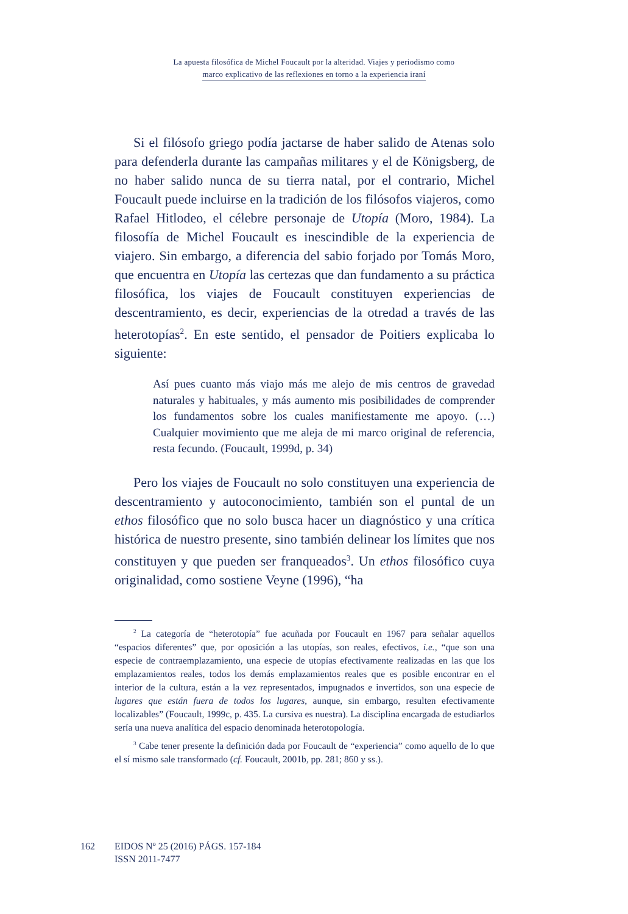La apuesta filosófica de Michel Foucault por la alteridad. Viajes y periodismo como
marco explicativo de las reflexiones en torno a la experiencia iraní
Si el filósofo griego podía jactarse de haber salido de Atenas solo para defenderla durante las campañas militares y el de Königsberg, de no haber salido nunca de su tierra natal, por el contrario, Michel Foucault puede incluirse en la tradición de los filósofos viajeros, como Rafael Hitlodeo, el célebre personaje de Utopía (Moro, 1984). La filosofía de Michel Foucault es inescindible de la experiencia de viajero. Sin embargo, a diferencia del sabio forjado por Tomás Moro, que encuentra en Utopía las certezas que dan fundamento a su práctica filosófica, los viajes de Foucault constituyen experiencias de descentramiento, es decir, experiencias de la otredad a través de las heterotopías<sup>2</sup>. En este sentido, el pensador de Poitiers explicaba lo siguiente:
Así pues cuanto más viajo más me alejo de mis centros de gravedad naturales y habituales, y más aumento mis posibilidades de comprender los fundamentos sobre los cuales manifiestamente me apoyo. (…) Cualquier movimiento que me aleja de mi marco original de referencia, resta fecundo. (Foucault, 1999d, p. 34)
Pero los viajes de Foucault no solo constituyen una experiencia de descentramiento y autoconocimiento, también son el puntal de un ethos filosófico que no solo busca hacer un diagnóstico y una crítica histórica de nuestro presente, sino también delinear los límites que nos constituyen y que pueden ser franqueados<sup>3</sup>. Un ethos filosófico cuya originalidad, como sostiene Veyne (1996), “ha
<sup>2</sup> La categoría de “heterotopía” fue acuñada por Foucault en 1967 para señalar aquellos “espacios diferentes” que, por oposición a las utopías, son reales, efectivos, i.e., “que son una especie de contraemplazamiento, una especie de utopías efectivamente realizadas en las que los emplazamientos reales, todos los demás emplazamientos reales que es posible encontrar en el interior de la cultura, están a la vez representados, impugnados e invertidos, son una especie de lugares que están fuera de todos los lugares, aunque, sin embargo, resulten efectivamente localizables” (Foucault, 1999c, p. 435. La cursiva es nuestra). La disciplina encargada de estudiarlos sería una nueva analítica del espacio denominada heterotopología.
<sup>3</sup> Cabe tener presente la definición dada por Foucault de “experiencia” como aquello de lo que el sí mismo sale transformado (cf. Foucault, 2001b, pp. 281; 860 y ss.).
162 EIDOS Nº 25 (2016) PÁGS. 157-184
ISSN 2011-7477